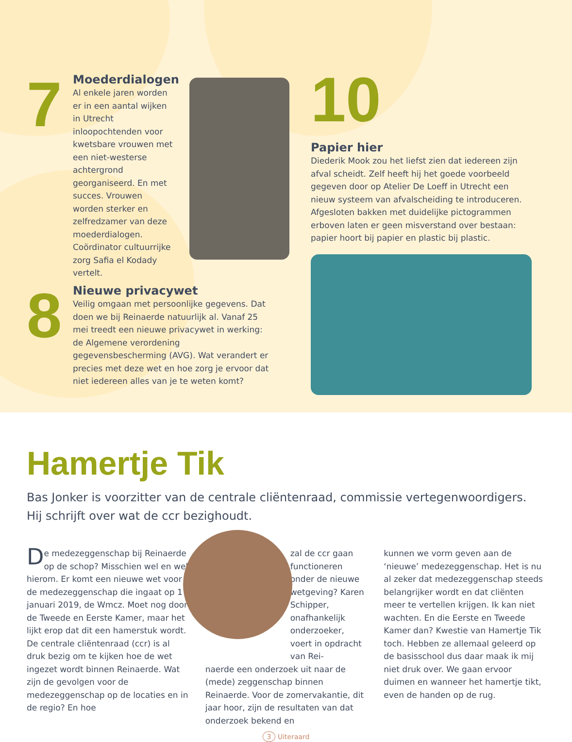7
Moederdialogen
Al enkele jaren worden er in een aantal wijken in Utrecht inloopochtenden voor kwetsbare vrouwen met een niet-westerse achtergrond georganiseerd. En met succes. Vrouwen worden sterker en zelfredzamer van deze moederdialogen. Coördinator cultuurrijke zorg Safia el Kodady vertelt.
8
Nieuwe privacywet
Veilig omgaan met persoonlijke gegevens. Dat doen we bij Reinaerde natuurlijk al. Vanaf 25 mei treedt een nieuwe privacywet in werking: de Algemene verordening gegevensbescherming (AVG). Wat verandert er precies met deze wet en hoe zorg je ervoor dat niet iedereen alles van je te weten komt?
10
Papier hier
Diederik Mook zou het liefst zien dat iedereen zijn afval scheidt. Zelf heeft hij het goede voorbeeld gegeven door op Atelier De Loeff in Utrecht een nieuw systeem van afvalscheiding te introduceren. Afgesloten bakken met duidelijke pictogrammen erboven laten er geen misverstand over bestaan: papier hoort bij papier en plastic bij plastic.
Hamertje Tik
Bas Jonker is voorzitter van de centrale cliëntenraad, commissie vertegenwoordigers. Hij schrijft over wat de ccr bezighoudt.
De medezeggenschap bij Reinaerde op de schop? Misschien wel en wel hierom. Er komt een nieuwe wet voor de medezeggenschap die ingaat op 1 januari 2019, de Wmcz. Moet nog door de Tweede en Eerste Kamer, maar het lijkt erop dat dit een hamerstuk wordt. De centrale cliëntenraad (ccr) is al druk bezig om te kijken hoe de wet ingezet wordt binnen Reinaerde. Wat zijn de gevolgen voor de medezeggenschap op de locaties en in de regio? En hoe
zal de ccr gaan functioneren onder de nieuwe wetgeving? Karen Schipper, onafhankelijk onderzoeker, voert in opdracht van Rei-
naerde een onderzoek uit naar de (mede) zeggenschap binnen Reinaerde. Voor de zomervakantie, dit jaar hoor, zijn de resultaten van dat onderzoek bekend en
kunnen we vorm geven aan de ‘nieuwe’ medezeggenschap. Het is nu al zeker dat medezeggenschap steeds belangrijker wordt en dat cliënten meer te vertellen krijgen. Ik kan niet wachten. En die Eerste en Tweede Kamer dan? Kwestie van Hamertje Tik toch. Hebben ze allemaal geleerd op de basisschool dus daar maak ik mij niet druk over. We gaan ervoor duimen en wanneer het hamertje tikt, even de handen op de rug.
3 Uiteraard